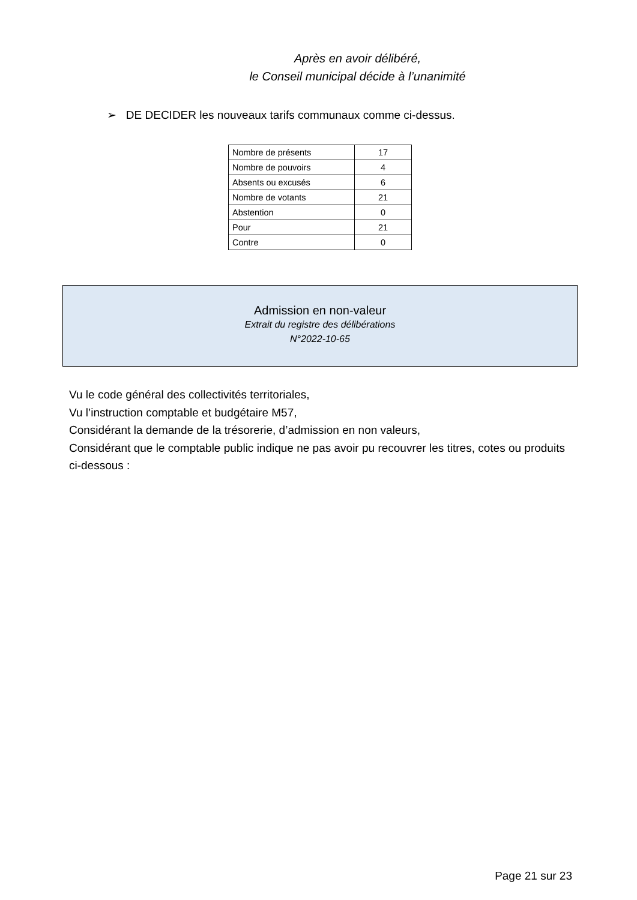Après en avoir délibéré,
le Conseil municipal décide à l’unanimité
➢ DE DECIDER les nouveaux tarifs communaux comme ci-dessus.
| Nombre de présents | 17 |
| Nombre de pouvoirs | 4 |
| Absents ou excusés | 6 |
| Nombre de votants | 21 |
| Abstention | 0 |
| Pour | 21 |
| Contre | 0 |
Admission en non-valeur
Extrait du registre des délibérations
N°2022-10-65
Vu le code général des collectivités territoriales,
Vu l’instruction comptable et budgétaire M57,
Considérant la demande de la trésorerie, d’admission en non valeurs,
Considérant que le comptable public indique ne pas avoir pu recouvrer les titres, cotes ou produits ci-dessous :
Page 21 sur 23